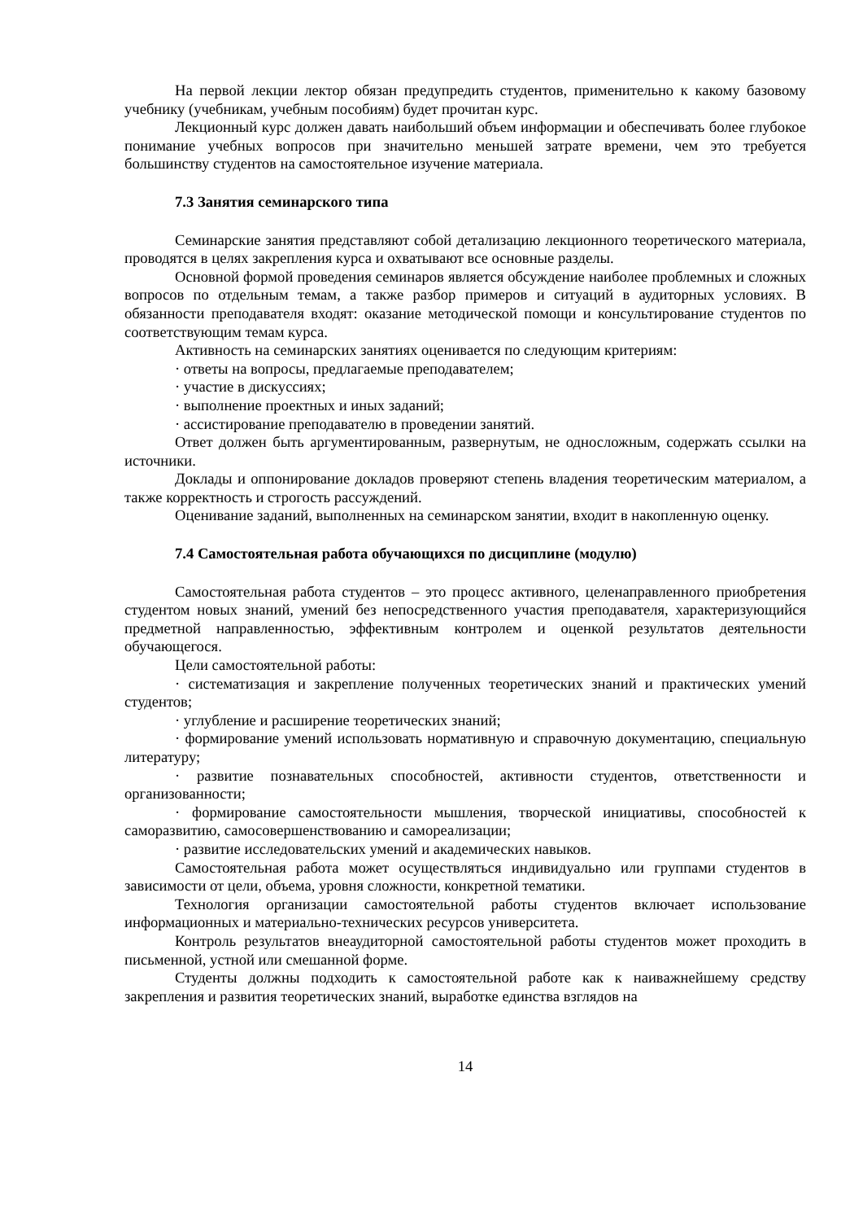На первой лекции лектор обязан предупредить студентов, применительно к какому базовому учебнику (учебникам, учебным пособиям) будет прочитан курс.
Лекционный курс должен давать наибольший объем информации и обеспечивать более глубокое понимание учебных вопросов при значительно меньшей затрате времени, чем это требуется большинству студентов на самостоятельное изучение материала.
7.3 Занятия семинарского типа
Семинарские занятия представляют собой детализацию лекционного теоретического материала, проводятся в целях закрепления курса и охватывают все основные разделы.
Основной формой проведения семинаров является обсуждение наиболее проблемных и сложных вопросов по отдельным темам, а также разбор примеров и ситуаций в аудиторных условиях. В обязанности преподавателя входят: оказание методической помощи и консультирование студентов по соответствующим темам курса.
Активность на семинарских занятиях оценивается по следующим критериям:
· ответы на вопросы, предлагаемые преподавателем;
· участие в дискуссиях;
· выполнение проектных и иных заданий;
· ассистирование преподавателю в проведении занятий.
Ответ должен быть аргументированным, развернутым, не односложным, содержать ссылки на источники.
Доклады и оппонирование докладов проверяют степень владения теоретическим материалом, а также корректность и строгость рассуждений.
Оценивание заданий, выполненных на семинарском занятии, входит в накопленную оценку.
7.4 Самостоятельная работа обучающихся по дисциплине (модулю)
Самостоятельная работа студентов – это процесс активного, целенаправленного приобретения студентом новых знаний, умений без непосредственного участия преподавателя, характеризующийся предметной направленностью, эффективным контролем и оценкой результатов деятельности обучающегося.
Цели самостоятельной работы:
· систематизация и закрепление полученных теоретических знаний и практических умений студентов;
· углубление и расширение теоретических знаний;
· формирование умений использовать нормативную и справочную документацию, специальную литературу;
· развитие познавательных способностей, активности студентов, ответственности и организованности;
· формирование самостоятельности мышления, творческой инициативы, способностей к саморазвитию, самосовершенствованию и самореализации;
· развитие исследовательских умений и академических навыков.
Самостоятельная работа может осуществляться индивидуально или группами студентов в зависимости от цели, объема, уровня сложности, конкретной тематики.
Технология организации самостоятельной работы студентов включает использование информационных и материально-технических ресурсов университета.
Контроль результатов внеаудиторной самостоятельной работы студентов может проходить в письменной, устной или смешанной форме.
Студенты должны подходить к самостоятельной работе как к наиважнейшему средству закрепления и развития теоретических знаний, выработке единства взглядов на
14